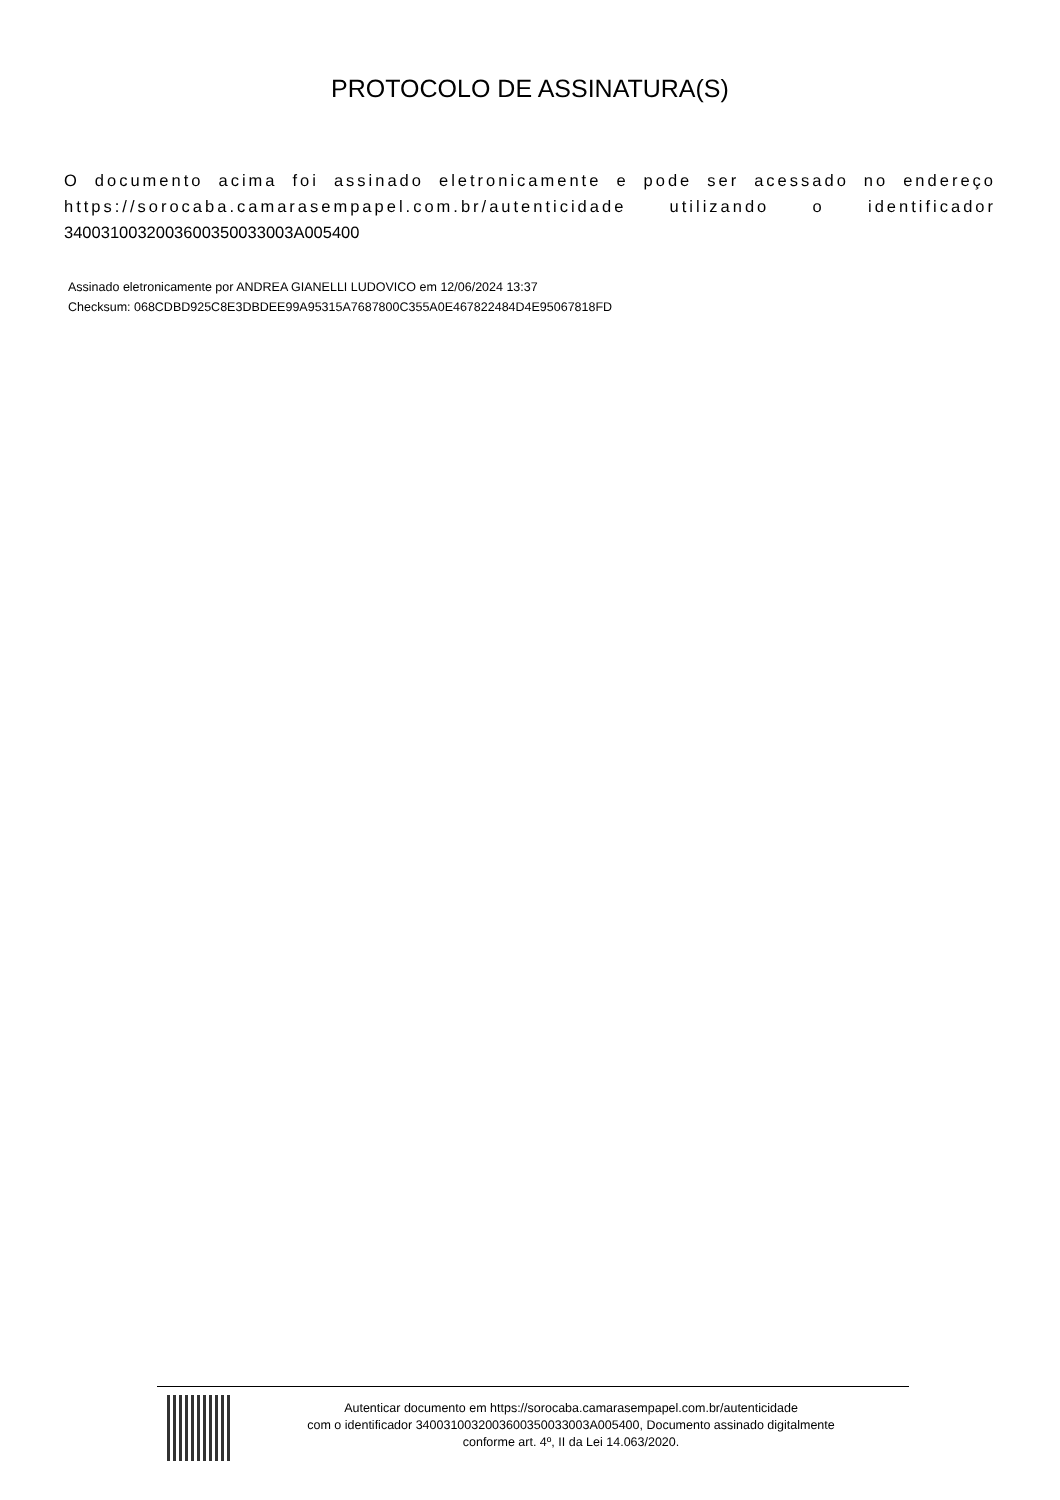PROTOCOLO DE ASSINATURA(S)
O documento acima foi assinado eletronicamente e pode ser acessado no endereço https://sorocaba.camarasempapel.com.br/autenticidade utilizando o identificador 340031003200360035003300​3A005400
Assinado eletronicamente por ANDREA GIANELLI LUDOVICO em 12/06/2024 13:37
Checksum: 068CDBD925C8E3DBDEE99A95315A7687800C355A0E467822484D4E95067818FD
Autenticar documento em https://sorocaba.camarasempapel.com.br/autenticidade
com o identificador 340031003200360035003300​3A005400, Documento assinado digitalmente
conforme art. 4º, II da Lei 14.063/2020.